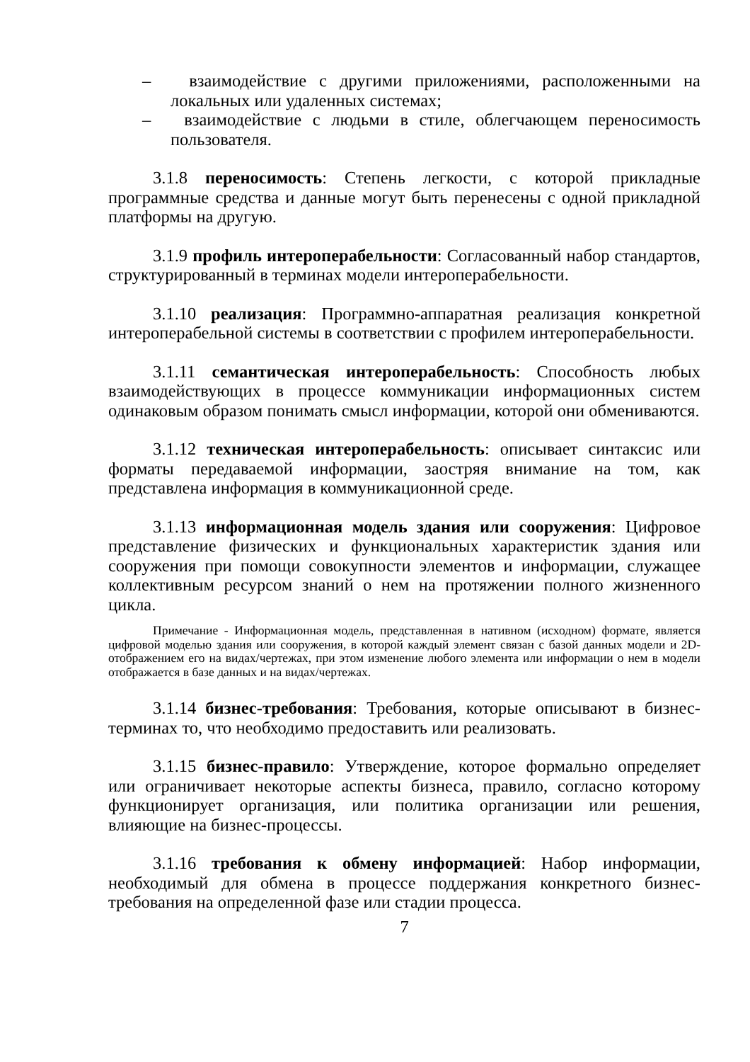– взаимодействие с другими приложениями, расположенными на локальных или удаленных системах;
– взаимодействие с людьми в стиле, облегчающем переносимость пользователя.
3.1.8 переносимость: Степень легкости, с которой прикладные программные средства и данные могут быть перенесены с одной прикладной платформы на другую.
3.1.9 профиль интероперабельности: Согласованный набор стандартов, структурированный в терминах модели интероперабельности.
3.1.10 реализация: Программно-аппаратная реализация конкретной интероперабельной системы в соответствии с профилем интероперабельности.
3.1.11 семантическая интероперабельность: Способность любых взаимодействующих в процессе коммуникации информационных систем одинаковым образом понимать смысл информации, которой они обмениваются.
3.1.12 техническая интероперабельность: описывает синтаксис или форматы передаваемой информации, заостряя внимание на том, как представлена информация в коммуникационной среде.
3.1.13 информационная модель здания или сооружения: Цифровое представление физических и функциональных характеристик здания или сооружения при помощи совокупности элементов и информации, служащее коллективным ресурсом знаний о нем на протяжении полного жизненного цикла.
Примечание - Информационная модель, представленная в нативном (исходном) формате, является цифровой моделью здания или сооружения, в которой каждый элемент связан с базой данных модели и 2D-отображением его на видах/чертежах, при этом изменение любого элемента или информации о нем в модели отображается в базе данных и на видах/чертежах.
3.1.14 бизнес-требования: Требования, которые описывают в бизнес-терминах то, что необходимо предоставить или реализовать.
3.1.15 бизнес-правило: Утверждение, которое формально определяет или ограничивает некоторые аспекты бизнеса, правило, согласно которому функционирует организация, или политика организации или решения, влияющие на бизнес-процессы.
3.1.16 требования к обмену информацией: Набор информации, необходимый для обмена в процессе поддержания конкретного бизнес-требования на определенной фазе или стадии процесса.
7